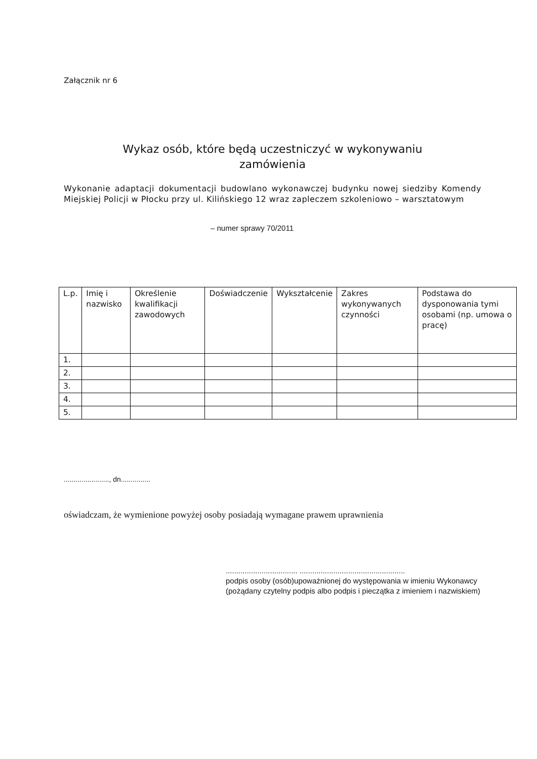Załącznik nr 6
Wykaz osób, które będą uczestniczyć w wykonywaniu
zamówienia
Wykonanie adaptacji dokumentacji budowlano wykonawczej budynku nowej siedziby Komendy Miejskiej Policji w Płocku przy ul. Kilińskiego 12 wraz zapleczem szkoleniowo – warsztatowym
– numer sprawy 70/2011
| L.p. | Imię i nazwisko | Określenie kwalifikacji zawodowych | Doświadczenie | Wykształcenie | Zakres wykonywanych czynności | Podstawa do dysponowania tymi osobami (np. umowa o pracę) |
| 1. | | | | | | |
| 2. | | | | | | |
| 3. | | | | | | |
| 4. | | | | | | |
| 5. | | | | | | |
......................., dn...............
oświadczam, że wymienione powyżej osoby posiadają wymagane prawem uprawnienia
.................................. ..................................................
podpis osoby (osób)upoważnionej do występowania w imieniu Wykonawcy (pożądany czytelny podpis albo podpis i pieczątka z imieniem i nazwiskiem)